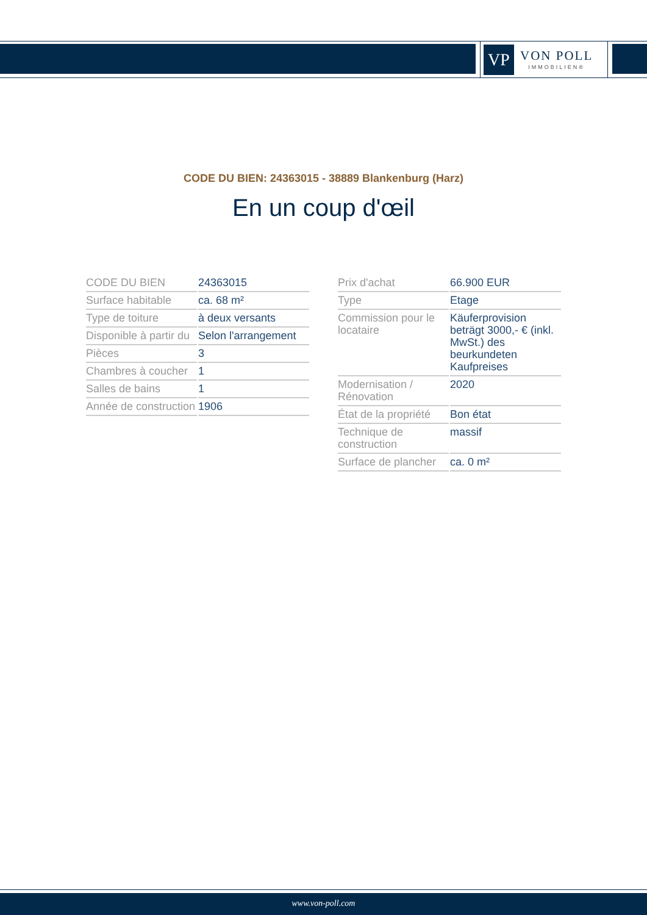VP
VON POLL
IMMOBILIEN®
CODE DU BIEN: 24363015 - 38889 Blankenburg (Harz)
En un coup d'œil
| CODE DU BIEN | 24363015 |
| Surface habitable | ca. 68 m² |
| Type de toiture | à deux versants |
| Disponible à partir du | Selon l'arrangement |
| Pièces | 3 |
| Chambres à coucher | 1 |
| Salles de bains | 1 |
| Année de construction | 1906 |
| Prix d'achat | 66.900 EUR |
| Type | Etage |
| Commission pour le locataire | Käuferprovision beträgt 3000,- € (inkl. MwSt.) des beurkundeten Kaufpreises |
| Modernisation / Rénovation | 2020 |
| État de la propriété | Bon état |
| Technique de construction | massif |
| Surface de plancher | ca. 0 m² |
www.von-poll.com